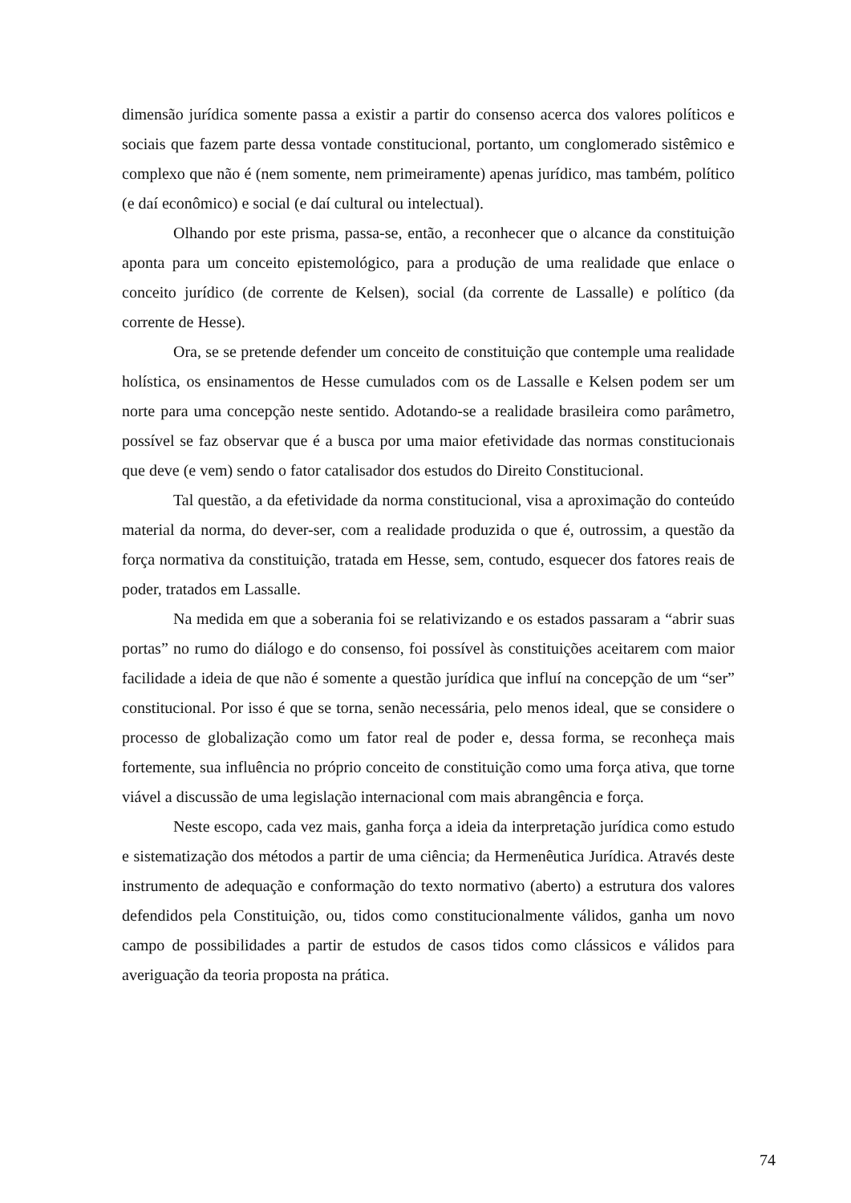dimensão jurídica somente passa a existir a partir do consenso acerca dos valores políticos e sociais que fazem parte dessa vontade constitucional, portanto, um conglomerado sistêmico e complexo que não é (nem somente, nem primeiramente) apenas jurídico, mas também, político (e daí econômico) e social (e daí cultural ou intelectual).
Olhando por este prisma, passa-se, então, a reconhecer que o alcance da constituição aponta para um conceito epistemológico, para a produção de uma realidade que enlace o conceito jurídico (de corrente de Kelsen), social (da corrente de Lassalle) e político (da corrente de Hesse).
Ora, se se pretende defender um conceito de constituição que contemple uma realidade holística, os ensinamentos de Hesse cumulados com os de Lassalle e Kelsen podem ser um norte para uma concepção neste sentido. Adotando-se a realidade brasileira como parâmetro, possível se faz observar que é a busca por uma maior efetividade das normas constitucionais que deve (e vem) sendo o fator catalisador dos estudos do Direito Constitucional.
Tal questão, a da efetividade da norma constitucional, visa a aproximação do conteúdo material da norma, do dever-ser, com a realidade produzida o que é, outrossim, a questão da força normativa da constituição, tratada em Hesse, sem, contudo, esquecer dos fatores reais de poder, tratados em Lassalle.
Na medida em que a soberania foi se relativizando e os estados passaram a “abrir suas portas” no rumo do diálogo e do consenso, foi possível às constituições aceitarem com maior facilidade a ideia de que não é somente a questão jurídica que influí na concepção de um “ser” constitucional. Por isso é que se torna, senão necessária, pelo menos ideal, que se considere o processo de globalização como um fator real de poder e, dessa forma, se reconheça mais fortemente, sua influência no próprio conceito de constituição como uma força ativa, que torne viável a discussão de uma legislação internacional com mais abrangência e força.
Neste escopo, cada vez mais, ganha força a ideia da interpretação jurídica como estudo e sistematização dos métodos a partir de uma ciência; da Hermenêutica Jurídica. Através deste instrumento de adequação e conformação do texto normativo (aberto) a estrutura dos valores defendidos pela Constituição, ou, tidos como constitucionalmente válidos, ganha um novo campo de possibilidades a partir de estudos de casos tidos como clássicos e válidos para averiguação da teoria proposta na prática.
74